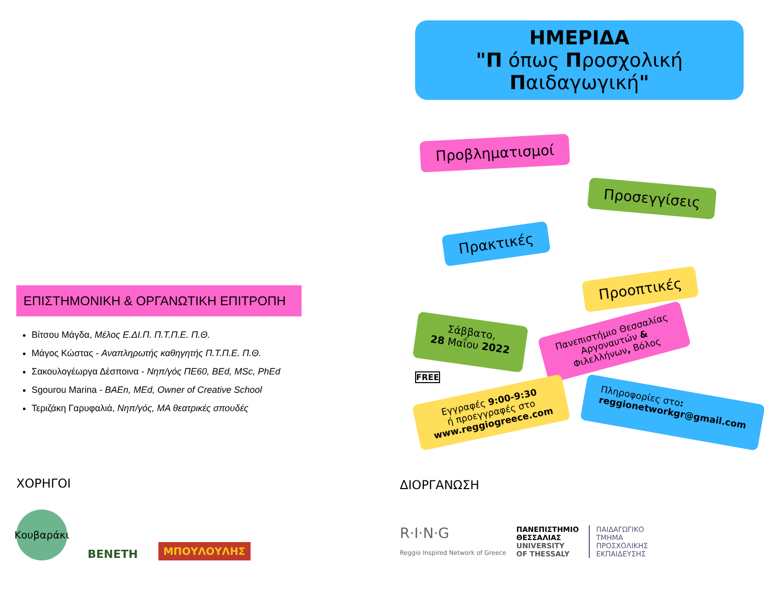ΗΜΕΡΙΔΑ
"Π όπως Προσχολική Παιδαγωγική"
Προβληματισμοί
Προσεγγίσεις
Πρακτικές
Προοπτικές
Σάββατο,
28 Μαΐου 2022 Πανεπιστήμιο Θεσσαλίας
Αργοναυτών &
Φιλελλήνων, Βόλος
FREE
Εγγραφές 9:00-9:30
ή προεγγραφές στο
www.reggiogreece.com Πληροφορίες στο:
reggionetworkgr@gmail.com
ΕΠΙΣΤΗΜΟΝΙΚΗ & ΟΡΓΑΝΩΤΙΚΗ ΕΠΙΤΡΟΠΗ
Βίτσου Μάγδα, Μέλος Ε.ΔΙ.Π. Π.Τ.Π.Ε. Π.Θ.
Μάγος Κώστας - Αναπληρωτής καθηγητής Π.Τ.Π.Ε. Π.Θ.
Σακουλογέωργα Δέσποινα - Νηπ/γός ΠΕ60, BEd, MSc, PhEd
Sgourou Marina - BAEn, MEd, Owner of Creative School
Τεριζάκη Γαρυφαλιά, Νηπ/γός, MA θεατρικές σπουδές
ΧΟΡΗΓΟΙ
Κουβαράκι
BENETH
ΜΠΟΥΛΟΥΛΗΣ
ΔΙΟΡΓΑΝΩΣΗ
R·I·N·G
Reggio Inspired Network of Greece
ΠΑΝΕΠΙΣΤΗΜΙΟ
ΘΕΣΣΑΛΙΑΣ
UNIVERSITY
OF THESSALY
ΠΑΙΔΑΓΩΓΙΚΟ
ΤΜΗΜΑ
ΠΡΟΣΧΟΛΙΚΗΣ
ΕΚΠΑΙΔΕΥΣΗΣ